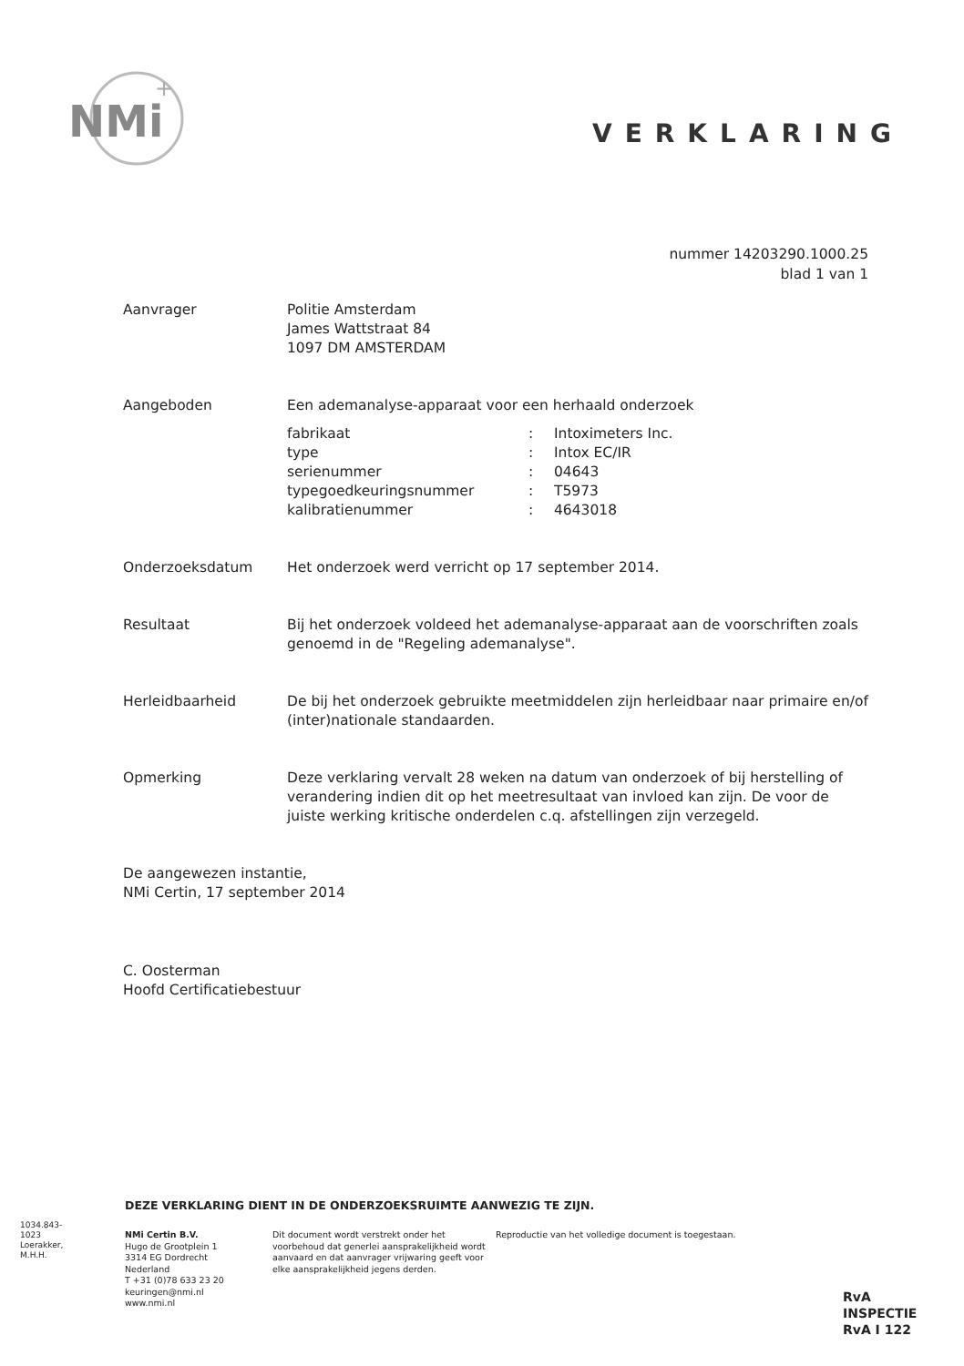NMi
+
VERKLARING
nummer 14203290.1000.25
blad 1 van 1
Aanvrager Politie Amsterdam
James Wattstraat 84
1097 DM AMSTERDAM
Aangeboden Een ademanalyse-apparaat voor een herhaald onderzoek
| fabrikaat | : | Intoximeters Inc. |
| type | : | Intox EC/IR |
| serienummer | : | 04643 |
| typegoedkeuringsnummer | : | T5973 |
| kalibratienummer | : | 4643018 |
Onderzoeksdatum Het onderzoek werd verricht op 17 september 2014.
Resultaat Bij het onderzoek voldeed het ademanalyse-apparaat aan de voorschriften zoals genoemd in de "Regeling ademanalyse".
Herleidbaarheid De bij het onderzoek gebruikte meetmiddelen zijn herleidbaar naar primaire en/of (inter)nationale standaarden.
Opmerking Deze verklaring vervalt 28 weken na datum van onderzoek of bij herstelling of verandering indien dit op het meetresultaat van invloed kan zijn. De voor de juiste werking kritische onderdelen c.q. afstellingen zijn verzegeld.
De aangewezen instantie,
NMi Certin, 17 september 2014
C. Oosterman
Hoofd Certificatiebestuur
DEZE VERKLARING DIENT IN DE ONDERZOEKSRUIMTE AANWEZIG TE ZIJN.
1034.843-1023 Loerakker, M.H.H.
NMi Certin B.V.
Hugo de Grootplein 1
3314 EG Dordrecht
Nederland
T +31 (0)78 633 23 20
keuringen@nmi.nl
www.nmi.nl
Dit document wordt verstrekt onder het voorbehoud dat generlei aansprakelijkheid wordt aanvaard en dat aanvrager vrijwaring geeft voor elke aansprakelijkheid jegens derden.
Reproductie van het volledige document is toegestaan.
RvA
INSPECTIE
RvA I 122